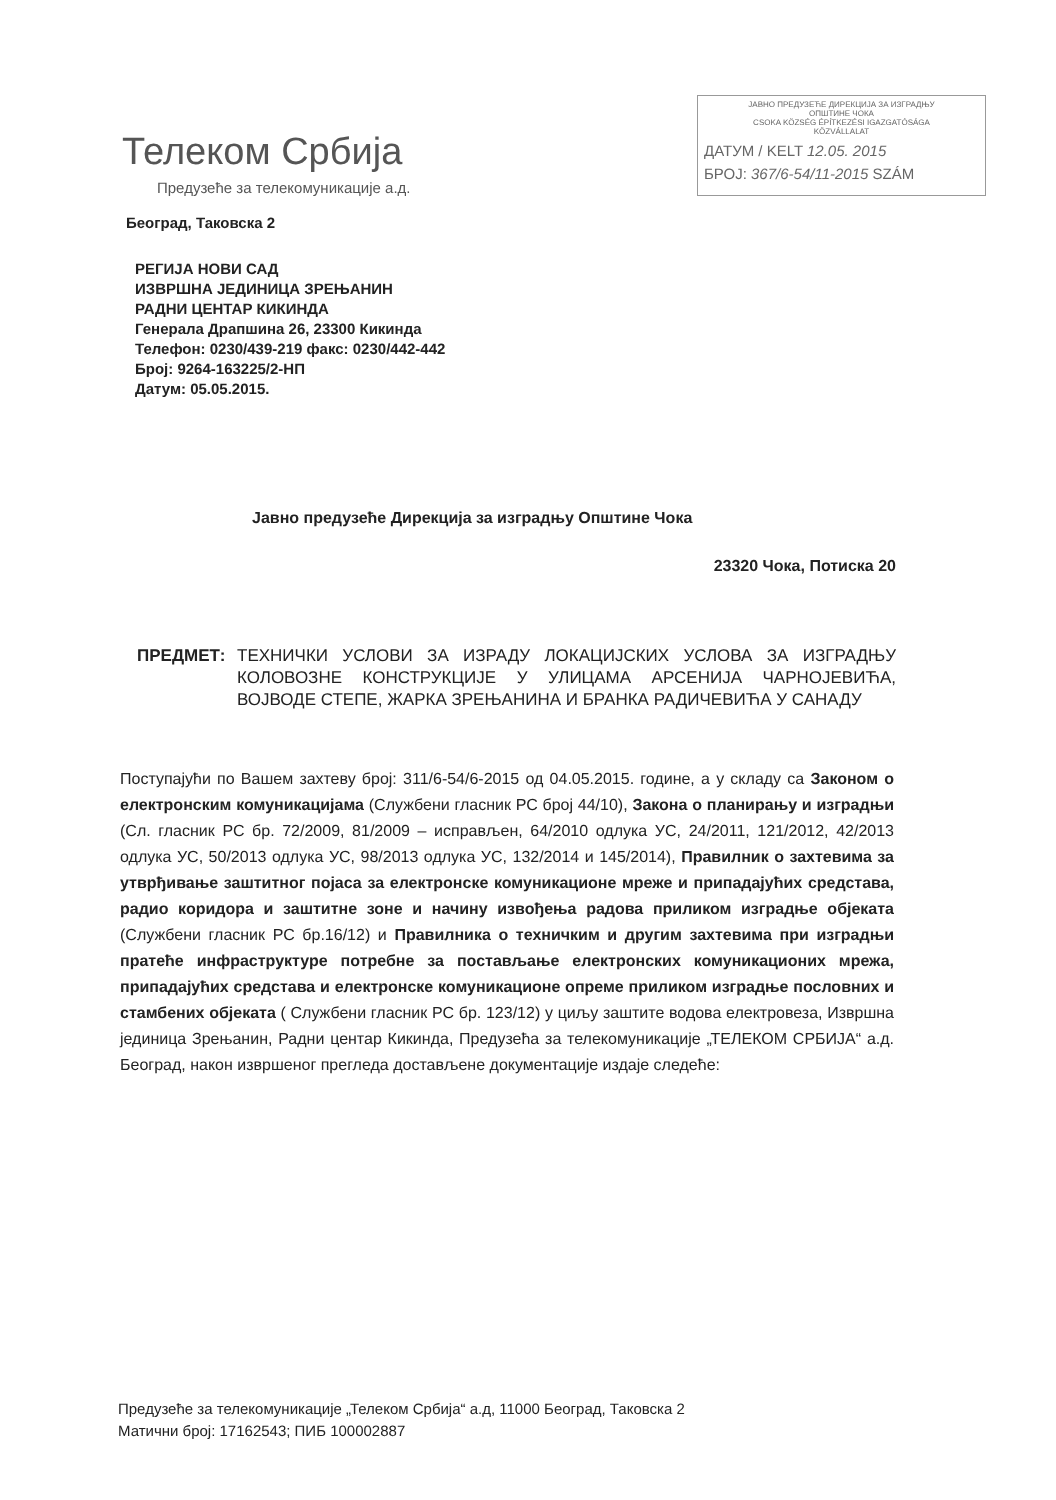Телеком Србија
Предузеће за телекомуникације а.д.
ЈАВНО ПРЕДУЗЕЋЕ ДИРЕКЦИЈА ЗА ИЗГРАДЊУ
ОПШТИНЕ ЧОКА
CSOKA KÖZSÉG ÉPÍTKEZÉSI IGAZGATÓSÁGA
KÖZVÁLLALAT
ДАТУМ / KELT 12.05. 2015
БРОЈ: 367/6-54/11-2015 SZÁM
Београд, Таковска 2
РЕГИЈА НОВИ САД
ИЗВРШНА ЈЕДИНИЦА ЗРЕЊАНИН
РАДНИ ЦЕНТАР КИКИНДА
Генерала Драпшина 26, 23300 Кикинда
Телефон: 0230/439-219 факс: 0230/442-442
Број: 9264-163225/2-НП
Датум: 05.05.2015.
Јавно предузеће Дирекција за изградњу Општине Чока
23320 Чока, Потиска 20
ПРЕДМЕТ: ТЕХНИЧКИ УСЛОВИ ЗА ИЗРАДУ ЛОКАЦИЈСКИХ УСЛОВА ЗА ИЗГРАДЊУ КОЛОВОЗНЕ КОНСТРУКЦИЈЕ У УЛИЦАМА АРСЕНИЈА ЧАРНОЈЕВИЋА, ВОЈВОДЕ СТЕПЕ, ЖАРКА ЗРЕЊАНИНА И БРАНКА РАДИЧЕВИЋА У САНАДУ
Поступајући по Вашем захтеву број: 311/6-54/6-2015 од 04.05.2015. године, а у складу са Законом о електронским комуникацијама (Службени гласник РС број 44/10), Закона о планирању и изградњи (Сл. гласник РС бр. 72/2009, 81/2009 – исправљен, 64/2010 одлука УС, 24/2011, 121/2012, 42/2013 одлука УС, 50/2013 одлука УС, 98/2013 одлука УС, 132/2014 и 145/2014), Правилник о захтевима за утврђивање заштитног појаса за електронске комуникационе мреже и припадајућих средстава, радио коридора и заштитне зоне и начину извођења радова приликом изградње објеката (Службени гласник РС бр.16/12) и Правилника о техничким и другим захтевима при изградњи пратеће инфраструктуре потребне за постављање електронских комуникационих мрежа, припадајућих средстава и електронске комуникационе опреме приликом изградње пословних и стамбених објеката ( Службени гласник РС бр. 123/12) у циљу заштите водова електровеза, Извршна јединица Зрењанин, Радни центар Кикинда, Предузећа за телекомуникације „ТЕЛЕКОМ СРБИЈА“ а.д. Београд, након извршеног прегледа достављене документације издаје следеће:
Предузеће за телекомуникације „Телеком Србија“ а.д, 11000 Београд, Таковска 2
Матични број: 17162543; ПИБ 100002887